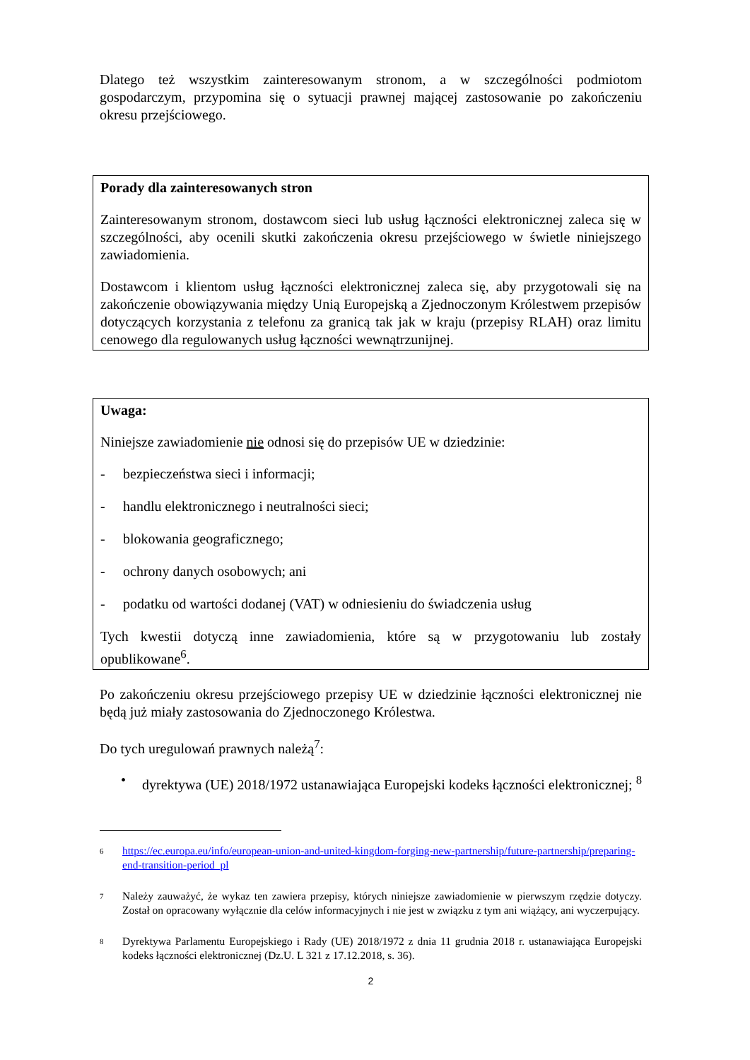Dlatego też wszystkim zainteresowanym stronom, a w szczególności podmiotom gospodarczym, przypomina się o sytuacji prawnej mającej zastosowanie po zakończeniu okresu przejściowego.
Porady dla zainteresowanych stron
Zainteresowanym stronom, dostawcom sieci lub usług łączności elektronicznej zaleca się w szczególności, aby ocenili skutki zakończenia okresu przejściowego w świetle niniejszego zawiadomienia.
Dostawcom i klientom usług łączności elektronicznej zaleca się, aby przygotowali się na zakończenie obowiązywania między Unią Europejską a Zjednoczonym Królestwem przepisów dotyczących korzystania z telefonu za granicą tak jak w kraju (przepisy RLAH) oraz limitu cenowego dla regulowanych usług łączności wewnątrzunijnej.
Uwaga:
Niniejsze zawiadomienie nie odnosi się do przepisów UE w dziedzinie:
- bezpieczeństwa sieci i informacji;
- handlu elektronicznego i neutralności sieci;
- blokowania geograficznego;
- ochrony danych osobowych; ani
- podatku od wartości dodanej (VAT) w odniesieniu do świadczenia usług
Tych kwestii dotyczą inne zawiadomienia, które są w przygotowaniu lub zostały opublikowane<sup>6</sup>.
Po zakończeniu okresu przejściowego przepisy UE w dziedzinie łączności elektronicznej nie będą już miały zastosowania do Zjednoczonego Królestwa.
Do tych uregulowań prawnych należą<sup>7</sup>:
• dyrektywa (UE) 2018/1972 ustanawiająca Europejski kodeks łączności elektronicznej; <sup>8</sup>
6 https://ec.europa.eu/info/european-union-and-united-kingdom-forging-new-partnership/future-partnership/preparing-end-transition-period_pl
7 Należy zauważyć, że wykaz ten zawiera przepisy, których niniejsze zawiadomienie w pierwszym rzędzie dotyczy. Został on opracowany wyłącznie dla celów informacyjnych i nie jest w związku z tym ani wiążący, ani wyczerpujący.
8 Dyrektywa Parlamentu Europejskiego i Rady (UE) 2018/1972 z dnia 11 grudnia 2018 r. ustanawiająca Europejski kodeks łączności elektronicznej (Dz.U. L 321 z 17.12.2018, s. 36).
2